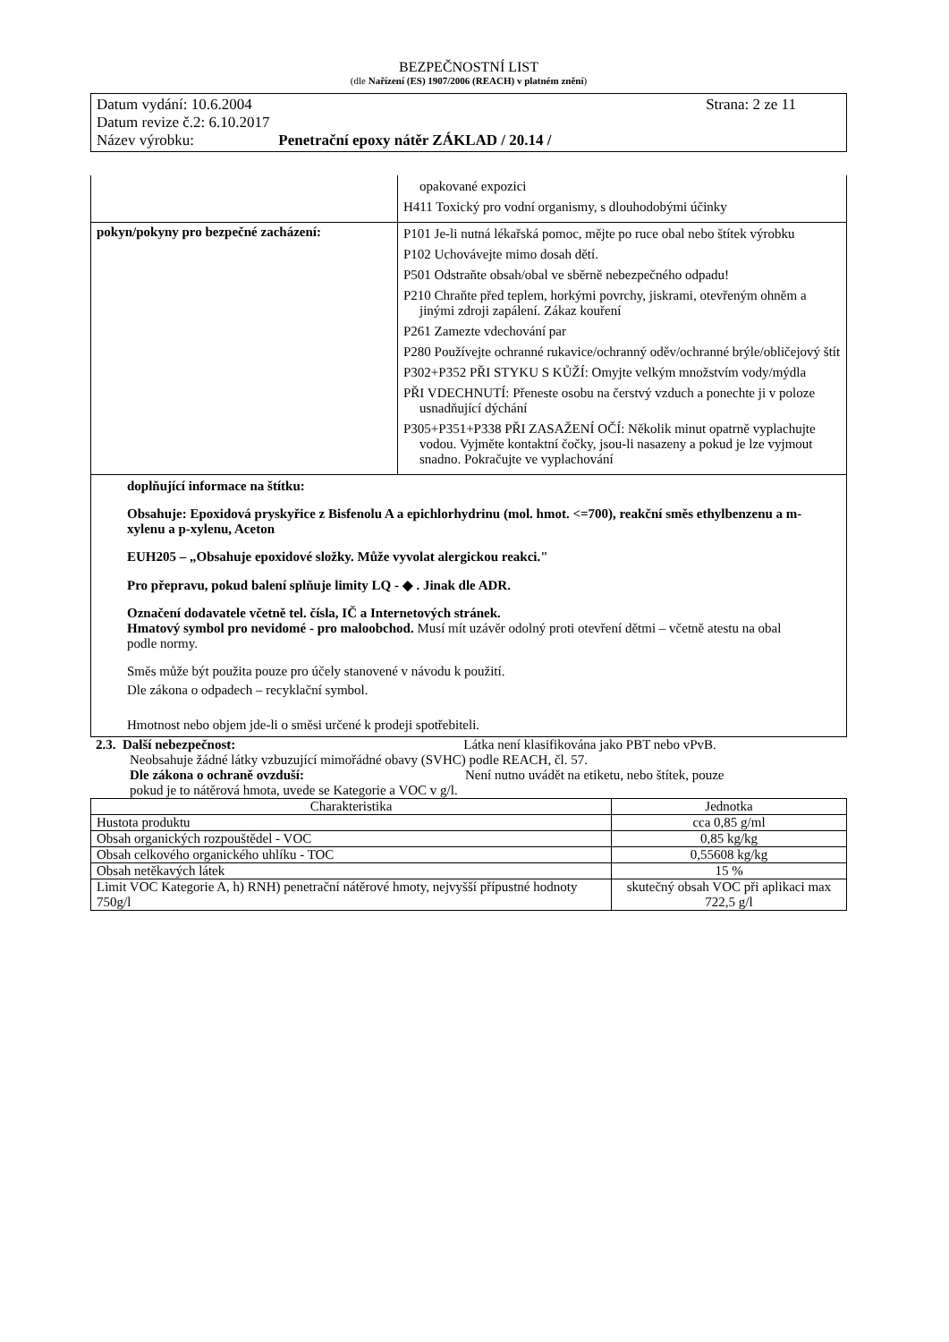BEZPEČNOSTNÍ LIST
(dle Nařízení (ES) 1907/2006 (REACH) v platném znění)
Datum vydání: 10.6.2004 Strana: 2 ze 11
Datum revize č.2: 6.10.2017
Název výrobku: Penetrační epoxy nátěr ZÁKLAD / 20.14 /
| | opakované expozici H411 Toxický pro vodní organismy, s dlouhodobými účinky |
| pokyn/pokyny pro bezpečné zacházení: | P101 Je-li nutná lékařská pomoc, mějte po ruce obal nebo štítek výrobku P102 Uchovávejte mimo dosah dětí. P501 Odstraňte obsah/obal ve sběrně nebezpečného odpadu! P210 Chraňte před teplem, horkými povrchy, jiskrami, otevřeným ohněm a jinými zdroji zapálení. Zákaz kouření P261 Zamezte vdechování par P280 Používejte ochranné rukavice/ochranný oděv/ochranné brýle/obličejový štít P302+P352 PŘI STYKU S KŮŽÍ: Omyjte velkým množstvím vody/mýdla PŘI VDECHNUTÍ: Přeneste osobu na čerstvý vzduch a ponechte ji v poloze usnadňující dýchání P305+P351+P338 PŘI ZASAŽENÍ OČÍ: Několik minut opatrně vyplachujte vodou. Vyjměte kontaktní čočky, jsou-li nasazeny a pokud je lze vyjmout snadno. Pokračujte ve vyplachování |
doplňující informace na štítku:
Obsahuje: Epoxidová pryskyřice z Bisfenolu A a epichlorhydrinu (mol. hmot. <=700), reakční směs ethylbenzenu a m-xylenu a p-xylenu, Aceton
EUH205 – „Obsahuje epoxidové složky. Může vyvolat alergickou reakci."
Pro přepravu, pokud balení splňuje limity LQ - ◆ . Jinak dle ADR.
Označení dodavatele včetně tel. čísla, IČ a Internetových stránek.
Hmatový symbol pro nevidomé - pro maloobchod. Musí mít uzávěr odolný proti otevření dětmi – včetně atestu na obal podle normy.
Směs může být použita pouze pro účely stanovené v návodu k použití.
Dle zákona o odpadech – recyklační symbol.
Hmotnost nebo objem jde-li o směsi určené k prodeji spotřebiteli.
2.3. Další nebezpečnost: Látka není klasifikována jako PBT nebo vPvB.
Neobsahuje žádné látky vzbuzující mimořádné obavy (SVHC) podle REACH, čl. 57.
Dle zákona o ochraně ovzduší: Není nutno uvádět na etiketu, nebo štítek, pouze
pokud je to nátěrová hmota, uvede se Kategorie a VOC v g/l.
| Charakteristika | Jednotka |
| --- | --- |
| Hustota produktu | cca 0,85 g/ml |
| Obsah organických rozpouštědel - VOC | 0,85 kg/kg |
| Obsah celkového organického uhlíku - TOC | 0,55608 kg/kg |
| Obsah netěkavých látek | 15 % |
| Limit VOC Kategorie A, h) RNH) penetrační nátěrové hmoty, nejvyšší přípustné hodnoty 750g/l | skutečný obsah VOC při aplikaci max 722,5 g/l |